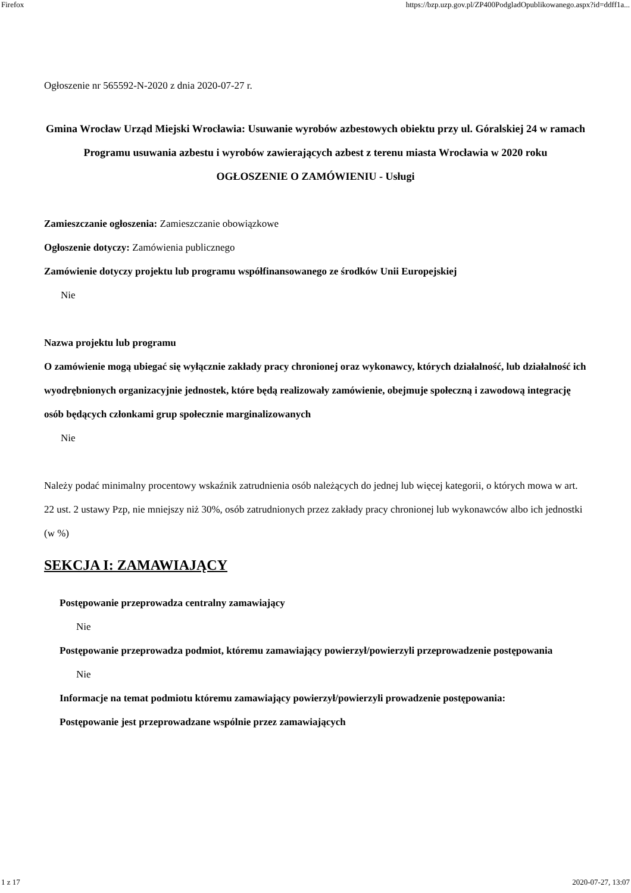Firefox https://bzp.uzp.gov.pl/ZP400PodgladOpublikowanego.aspx?id=ddff1a...
Ogłoszenie nr 565592-N-2020 z dnia 2020-07-27 r.
Gmina Wrocław Urząd Miejski Wrocławia: Usuwanie wyrobów azbestowych obiektu przy ul. Góralskiej 24 w ramach Programu usuwania azbestu i wyrobów zawierających azbest z terenu miasta Wrocławia w 2020 roku
OGŁOSZENIE O ZAMÓWIENIU - Usługi
Zamieszczanie ogłoszenia: Zamieszczanie obowiązkowe
Ogłoszenie dotyczy: Zamówienia publicznego
Zamówienie dotyczy projektu lub programu współfinansowanego ze środków Unii Europejskiej
Nie
Nazwa projektu lub programu
O zamówienie mogą ubiegać się wyłącznie zakłady pracy chronionej oraz wykonawcy, których działalność, lub działalność ich wyodrębnionych organizacyjnie jednostek, które będą realizowały zamówienie, obejmuje społeczną i zawodową integrację osób będących członkami grup społecznie marginalizowanych
Nie
Należy podać minimalny procentowy wskaźnik zatrudnienia osób należących do jednej lub więcej kategorii, o których mowa w art. 22 ust. 2 ustawy Pzp, nie mniejszy niż 30%, osób zatrudnionych przez zakłady pracy chronionej lub wykonawców albo ich jednostki (w %)
SEKCJA I: ZAMAWIAJĄCY
Postępowanie przeprowadza centralny zamawiający
Nie
Postępowanie przeprowadza podmiot, któremu zamawiający powierzył/powierzyli przeprowadzenie postępowania
Nie
Informacje na temat podmiotu któremu zamawiający powierzył/powierzyli prowadzenie postępowania:
Postępowanie jest przeprowadzane wspólnie przez zamawiających
1 z 17 2020-07-27, 13:07